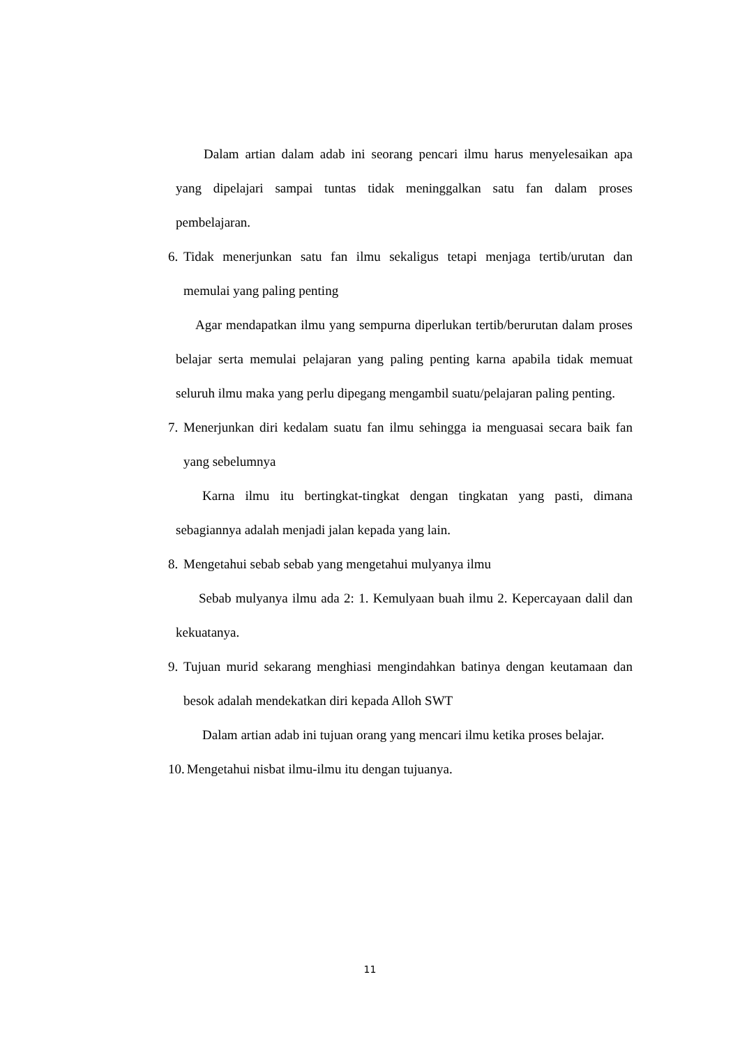Dalam artian dalam adab ini seorang pencari ilmu harus menyelesaikan apa yang dipelajari sampai tuntas tidak meninggalkan satu fan dalam proses pembelajaran.
6. Tidak menerjunkan satu fan ilmu sekaligus tetapi menjaga tertib/urutan dan memulai yang paling penting
Agar mendapatkan ilmu yang sempurna diperlukan tertib/berurutan dalam proses belajar serta memulai pelajaran yang paling penting karna apabila tidak memuat seluruh ilmu maka yang perlu dipegang mengambil suatu/pelajaran paling penting.
7. Menerjunkan diri kedalam suatu fan ilmu sehingga ia menguasai secara baik fan yang sebelumnya
Karna ilmu itu bertingkat-tingkat dengan tingkatan yang pasti, dimana sebagiannya adalah menjadi jalan kepada yang lain.
8. Mengetahui sebab sebab yang mengetahui mulyanya ilmu
Sebab mulyanya ilmu ada 2: 1. Kemulyaan buah ilmu 2. Kepercayaan dalil dan kekuatanya.
9. Tujuan murid sekarang menghiasi mengindahkan batinya dengan keutamaan dan besok adalah mendekatkan diri kepada Alloh SWT
Dalam artian adab ini tujuan orang yang mencari ilmu ketika proses belajar.
10. Mengetahui nisbat ilmu-ilmu itu dengan tujuanya.
11